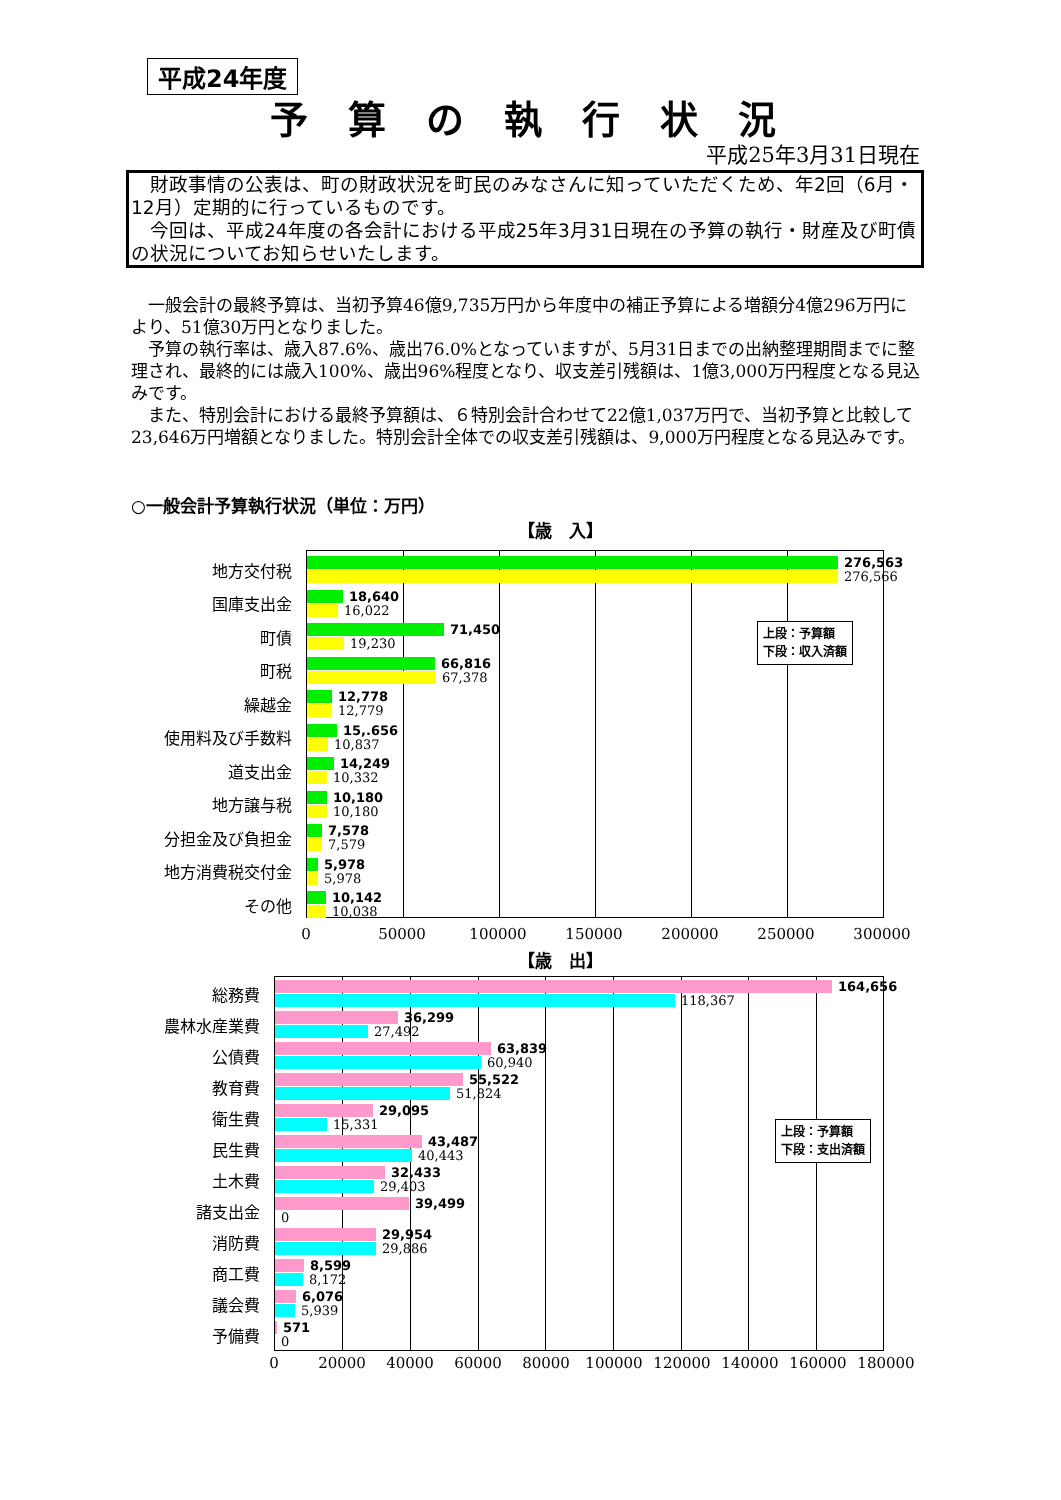平成24年度
予算の執行状況
平成25年3月31日現在
　財政事情の公表は、町の財政状況を町民のみなさんに知っていただくため、年2回（6月・12月）定期的に行っているものです。
　今回は、平成24年度の各会計における平成25年3月31日現在の予算の執行・財産及び町債の状況についてお知らせいたします。
一般会計の最終予算は、当初予算46億9,735万円から年度中の補正予算による増額分4億296万円により、51億30万円となりました。
予算の執行率は、歳入87.6%、歳出76.0%となっていますが、5月31日までの出納整理期間までに整理され、最終的には歳入100%、歳出96%程度となり、収支差引残額は、1億3,000万円程度となる見込みです。
また、特別会計における最終予算額は、６特別会計合わせて22億1,037万円で、当初予算と比較して23,646万円増額となりました。特別会計全体での収支差引残額は、9,000万円程度となる見込みです。
○一般会計予算執行状況（単位：万円）
【歳　入】
上段：予算額
下段：収入済額
地方交付税
276,563
276,566
国庫支出金
18,640
16,022
町債
71,450
19,230
町税
66,816
67,378
繰越金
12,778
12,779
使用料及び手数料
15,.656
10,837
道支出金
14,249
10,332
地方譲与税
10,180
10,180
分担金及び負担金
7,578
7,579
地方消費税交付金
5,978
5,978
その他
10,142
10,038
0 50000 100000 150000 200000 250000 300000
【歳　出】
上段：予算額
下段：支出済額
総務費
164,656
118,367
農林水産業費
36,299
27,492
公債費
63,839
60,940
教育費
55,522
51,824
衛生費
29,095
15,331
民生費
43,487
40,443
土木費
32,433
29,403
諸支出金
39,499
0
消防費
29,954
29,886
商工費
8,599
8,172
議会費
6,076
5,939
予備費
571
0
0 20000 40000 60000 80000 100000 120000 140000 160000 180000